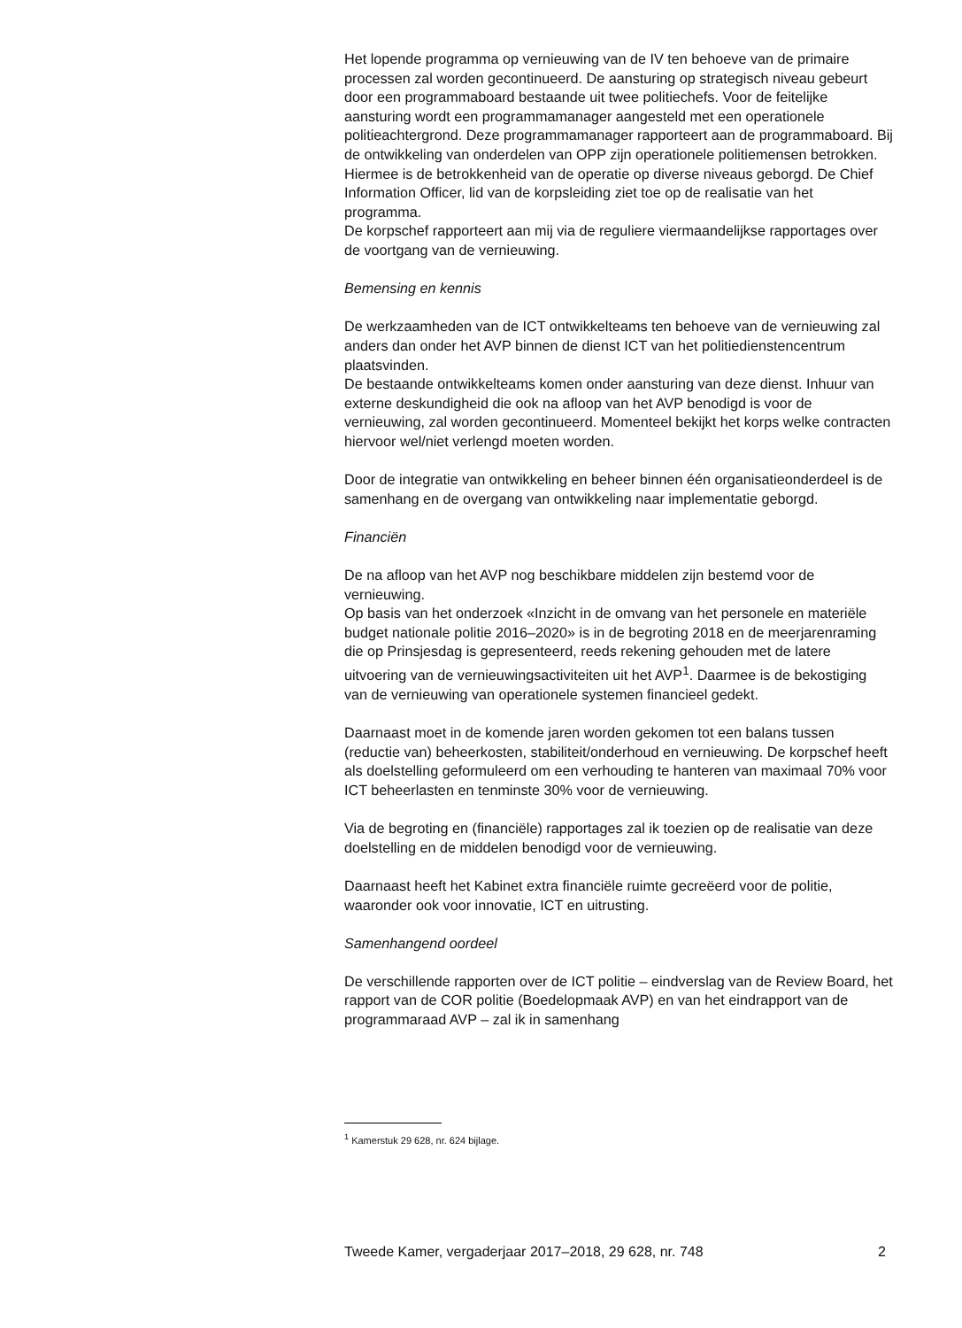Het lopende programma op vernieuwing van de IV ten behoeve van de primaire processen zal worden gecontinueerd. De aansturing op strategisch niveau gebeurt door een programmaboard bestaande uit twee politiechefs. Voor de feitelijke aansturing wordt een programmamanager aangesteld met een operationele politieachtergrond. Deze programmamanager rapporteert aan de programmaboard. Bij de ontwikkeling van onderdelen van OPP zijn operationele politiemensen betrokken. Hiermee is de betrokkenheid van de operatie op diverse niveaus geborgd. De Chief Information Officer, lid van de korpsleiding ziet toe op de realisatie van het programma.
De korpschef rapporteert aan mij via de reguliere viermaandelijkse rapportages over de voortgang van de vernieuwing.
Bemensing en kennis
De werkzaamheden van de ICT ontwikkelteams ten behoeve van de vernieuwing zal anders dan onder het AVP binnen de dienst ICT van het politiedienstencentrum plaatsvinden.
De bestaande ontwikkelteams komen onder aansturing van deze dienst. Inhuur van externe deskundigheid die ook na afloop van het AVP benodigd is voor de vernieuwing, zal worden gecontinueerd. Momenteel bekijkt het korps welke contracten hiervoor wel/niet verlengd moeten worden.
Door de integratie van ontwikkeling en beheer binnen één organisatieonderdeel is de samenhang en de overgang van ontwikkeling naar implementatie geborgd.
Financiën
De na afloop van het AVP nog beschikbare middelen zijn bestemd voor de vernieuwing.
Op basis van het onderzoek «Inzicht in de omvang van het personele en materiële budget nationale politie 2016–2020» is in de begroting 2018 en de meerjarenraming die op Prinsjesdag is gepresenteerd, reeds rekening gehouden met de latere uitvoering van de vernieuwingsactiviteiten uit het AVP<sup>1</sup>. Daarmee is de bekostiging van de vernieuwing van operationele systemen financieel gedekt.
Daarnaast moet in de komende jaren worden gekomen tot een balans tussen (reductie van) beheerkosten, stabiliteit/onderhoud en vernieuwing. De korpschef heeft als doelstelling geformuleerd om een verhouding te hanteren van maximaal 70% voor ICT beheerlasten en tenminste 30% voor de vernieuwing.
Via de begroting en (financiële) rapportages zal ik toezien op de realisatie van deze doelstelling en de middelen benodigd voor de vernieuwing.
Daarnaast heeft het Kabinet extra financiële ruimte gecreëerd voor de politie, waaronder ook voor innovatie, ICT en uitrusting.
Samenhangend oordeel
De verschillende rapporten over de ICT politie – eindverslag van de Review Board, het rapport van de COR politie (Boedelopmaak AVP) en van het eindrapport van de programmaraad AVP – zal ik in samenhang
<sup>1</sup> Kamerstuk 29 628, nr. 624 bijlage.
Tweede Kamer, vergaderjaar 2017–2018, 29 628, nr. 748 2